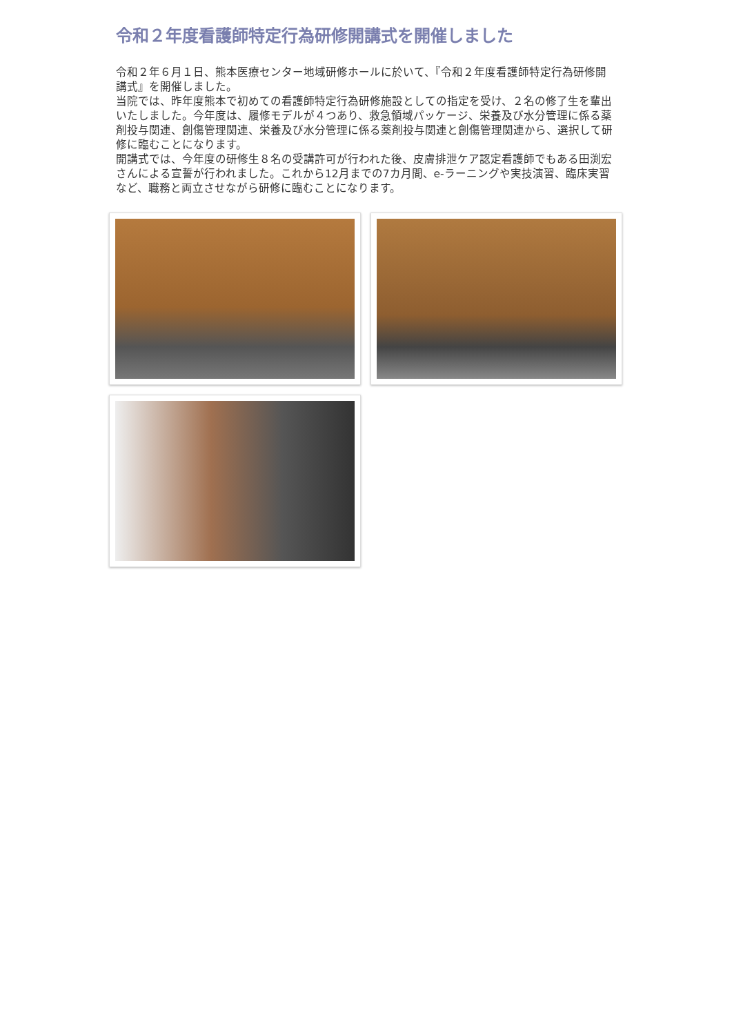令和２年度看護師特定行為研修開講式を開催しました
令和２年６月１日、熊本医療センター地域研修ホールに於いて、『令和２年度看護師特定行為研修開講式』を開催しました。
当院では、昨年度熊本で初めての看護師特定行為研修施設としての指定を受け、２名の修了生を輩出いたしました。今年度は、履修モデルが４つあり、救急領域パッケージ、栄養及び水分管理に係る薬剤投与関連、創傷管理関連、栄養及び水分管理に係る薬剤投与関連と創傷管理関連から、選択して研修に臨むことになります。
開講式では、今年度の研修生８名の受講許可が行われた後、皮膚排泄ケア認定看護師でもある田渕宏さんによる宣誓が行われました。これから12月までの7カ月間、e-ラーニングや実技演習、臨床実習など、職務と両立させながら研修に臨むことになります。